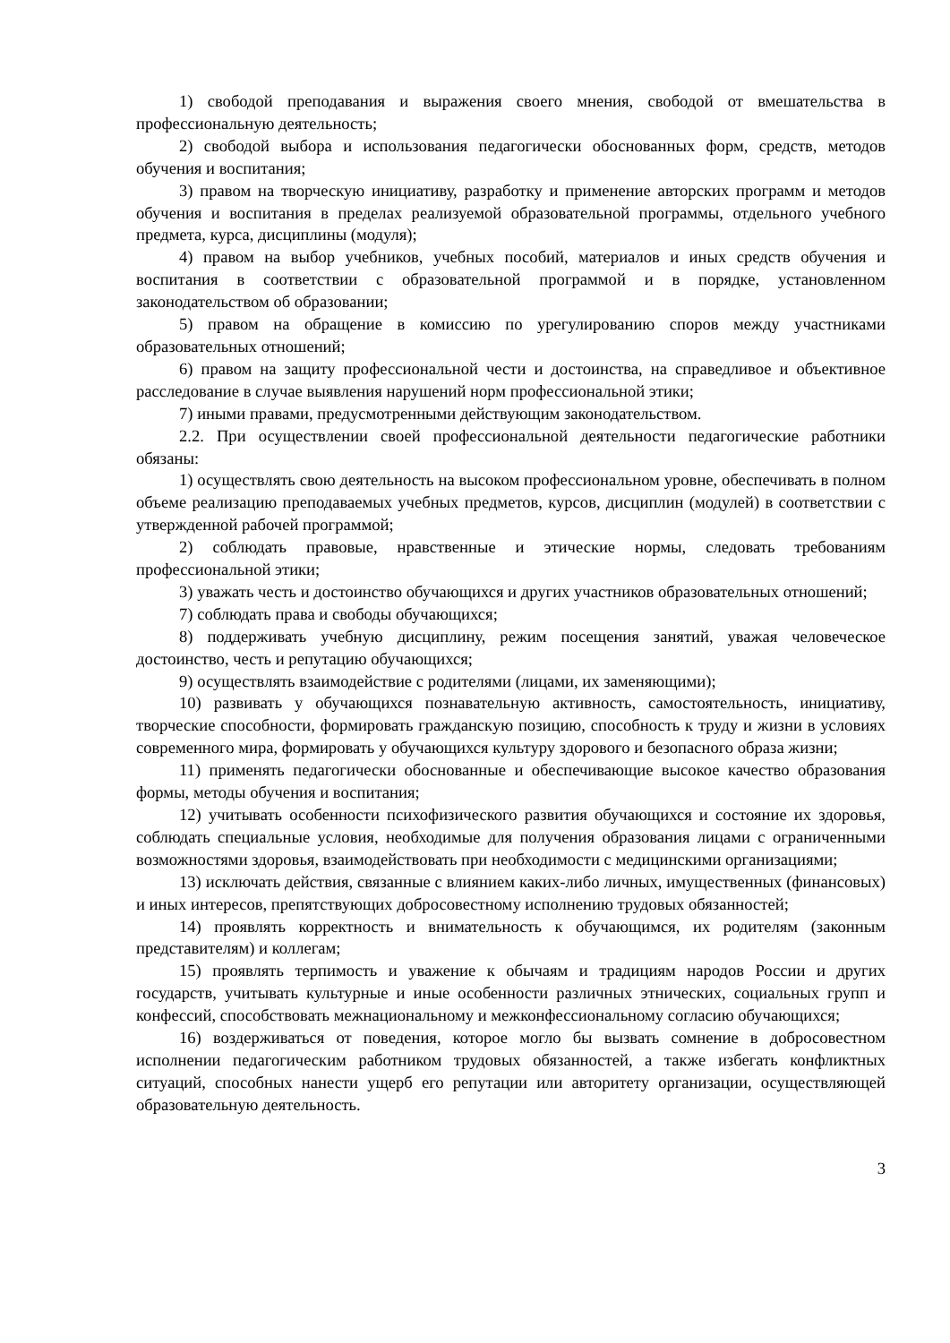1) свободой преподавания и выражения своего мнения, свободой от вмешательства в профессиональную деятельность;
2) свободой выбора и использования педагогически обоснованных форм, средств, методов обучения и воспитания;
3) правом на творческую инициативу, разработку и применение авторских программ и методов обучения и воспитания в пределах реализуемой образовательной программы, отдельного учебного предмета, курса, дисциплины (модуля);
4) правом на выбор учебников, учебных пособий, материалов и иных средств обучения и воспитания в соответствии с образовательной программой и в порядке, установленном законодательством об образовании;
5) правом на обращение в комиссию по урегулированию споров между участниками образовательных отношений;
6) правом на защиту профессиональной чести и достоинства, на справедливое и объективное расследование в случае выявления нарушений норм профессиональной этики;
7) иными правами, предусмотренными действующим законодательством.
2.2. При осуществлении своей профессиональной деятельности педагогические работники обязаны:
1) осуществлять свою деятельность на высоком профессиональном уровне, обеспечивать в полном объеме реализацию преподаваемых учебных предметов, курсов, дисциплин (модулей) в соответствии с утвержденной рабочей программой;
2) соблюдать правовые, нравственные и этические нормы, следовать требованиям профессиональной этики;
3) уважать честь и достоинство обучающихся и других участников образовательных отношений;
7) соблюдать права и свободы обучающихся;
8) поддерживать учебную дисциплину, режим посещения занятий, уважая человеческое достоинство, честь и репутацию обучающихся;
9) осуществлять взаимодействие с родителями (лицами, их заменяющими);
10) развивать у обучающихся познавательную активность, самостоятельность, инициативу, творческие способности, формировать гражданскую позицию, способность к труду и жизни в условиях современного мира, формировать у обучающихся культуру здорового и безопасного образа жизни;
11) применять педагогически обоснованные и обеспечивающие высокое качество образования формы, методы обучения и воспитания;
12) учитывать особенности психофизического развития обучающихся и состояние их здоровья, соблюдать специальные условия, необходимые для получения образования лицами с ограниченными возможностями здоровья, взаимодействовать при необходимости с медицинскими организациями;
13) исключать действия, связанные с влиянием каких-либо личных, имущественных (финансовых) и иных интересов, препятствующих добросовестному исполнению трудовых обязанностей;
14) проявлять корректность и внимательность к обучающимся, их родителям (законным представителям) и коллегам;
15) проявлять терпимость и уважение к обычаям и традициям народов России и других государств, учитывать культурные и иные особенности различных этнических, социальных групп и конфессий, способствовать межнациональному и межконфессиональному согласию обучающихся;
16) воздерживаться от поведения, которое могло бы вызвать сомнение в добросовестном исполнении педагогическим работником трудовых обязанностей, а также избегать конфликтных ситуаций, способных нанести ущерб его репутации или авторитету организации, осуществляющей образовательную деятельность.
3